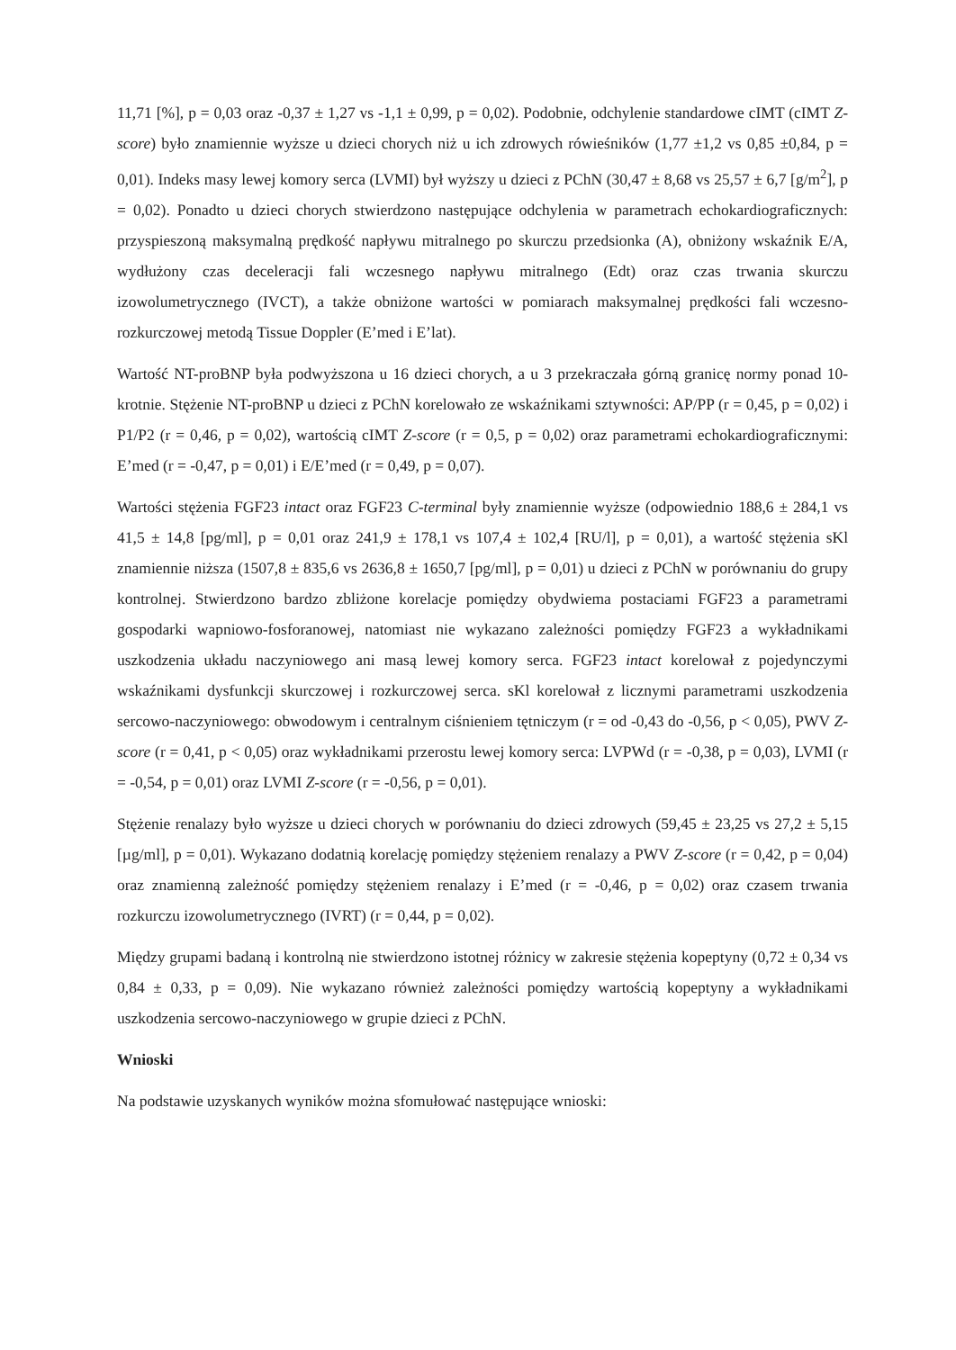11,71 [%], p = 0,03 oraz -0,37 ± 1,27 vs -1,1 ± 0,99, p = 0,02). Podobnie, odchylenie standardowe cIMT (cIMT Z-score) było znamiennie wyższe u dzieci chorych niż u ich zdrowych rówieśników (1,77 ±1,2 vs 0,85 ±0,84, p = 0,01). Indeks masy lewej komory serca (LVMI) był wyższy u dzieci z PChN (30,47 ± 8,68 vs 25,57 ± 6,7 [g/m<sup>2</sup>], p = 0,02). Ponadto u dzieci chorych stwierdzono następujące odchylenia w parametrach echokardiograficznych: przyspieszoną maksymalną prędkość napływu mitralnego po skurczu przedsionka (A), obniżony wskaźnik E/A, wydłużony czas deceleracji fali wczesnego napływu mitralnego (Edt) oraz czas trwania skurczu izowolumetrycznego (IVCT), a także obniżone wartości w pomiarach maksymalnej prędkości fali wczesno-rozkurczowej metodą Tissue Doppler (E’med i E’lat).
Wartość NT-proBNP była podwyższona u 16 dzieci chorych, a u 3 przekraczała górną granicę normy ponad 10-krotnie. Stężenie NT-proBNP u dzieci z PChN korelowało ze wskaźnikami sztywności: AP/PP (r = 0,45, p = 0,02) i P1/P2 (r = 0,46, p = 0,02), wartością cIMT Z-score (r = 0,5, p = 0,02) oraz parametrami echokardiograficznymi: E’med (r = -0,47, p = 0,01) i E/E’med (r = 0,49, p = 0,07).
Wartości stężenia FGF23 intact oraz FGF23 C-terminal były znamiennie wyższe (odpowiednio 188,6 ± 284,1 vs 41,5 ± 14,8 [pg/ml], p = 0,01 oraz 241,9 ± 178,1 vs 107,4 ± 102,4 [RU/l], p = 0,01), a wartość stężenia sKl znamiennie niższa (1507,8 ± 835,6 vs 2636,8 ± 1650,7 [pg/ml], p = 0,01) u dzieci z PChN w porównaniu do grupy kontrolnej. Stwierdzono bardzo zbliżone korelacje pomiędzy obydwiema postaciami FGF23 a parametrami gospodarki wapniowo-fosforanowej, natomiast nie wykazano zależności pomiędzy FGF23 a wykładnikami uszkodzenia układu naczyniowego ani masą lewej komory serca. FGF23 intact korelował z pojedynczymi wskaźnikami dysfunkcji skurczowej i rozkurczowej serca. sKl korelował z licznymi parametrami uszkodzenia sercowo-naczyniowego: obwodowym i centralnym ciśnieniem tętniczym (r = od -0,43 do -0,56, p < 0,05), PWV Z-score (r = 0,41, p < 0,05) oraz wykładnikami przerostu lewej komory serca: LVPWd (r = -0,38, p = 0,03), LVMI (r = -0,54, p = 0,01) oraz LVMI Z-score (r = -0,56, p = 0,01).
Stężenie renalazy było wyższe u dzieci chorych w porównaniu do dzieci zdrowych (59,45 ± 23,25 vs 27,2 ± 5,15 [µg/ml], p = 0,01). Wykazano dodatnią korelację pomiędzy stężeniem renalazy a PWV Z-score (r = 0,42, p = 0,04) oraz znamienną zależność pomiędzy stężeniem renalazy i E’med (r = -0,46, p = 0,02) oraz czasem trwania rozkurczu izowolumetrycznego (IVRT) (r = 0,44, p = 0,02).
Między grupami badaną i kontrolną nie stwierdzono istotnej różnicy w zakresie stężenia kopeptyny (0,72 ± 0,34 vs 0,84 ± 0,33, p = 0,09). Nie wykazano również zależności pomiędzy wartością kopeptyny a wykładnikami uszkodzenia sercowo-naczyniowego w grupie dzieci z PChN.
Wnioski
Na podstawie uzyskanych wyników można sfomułować następujące wnioski: